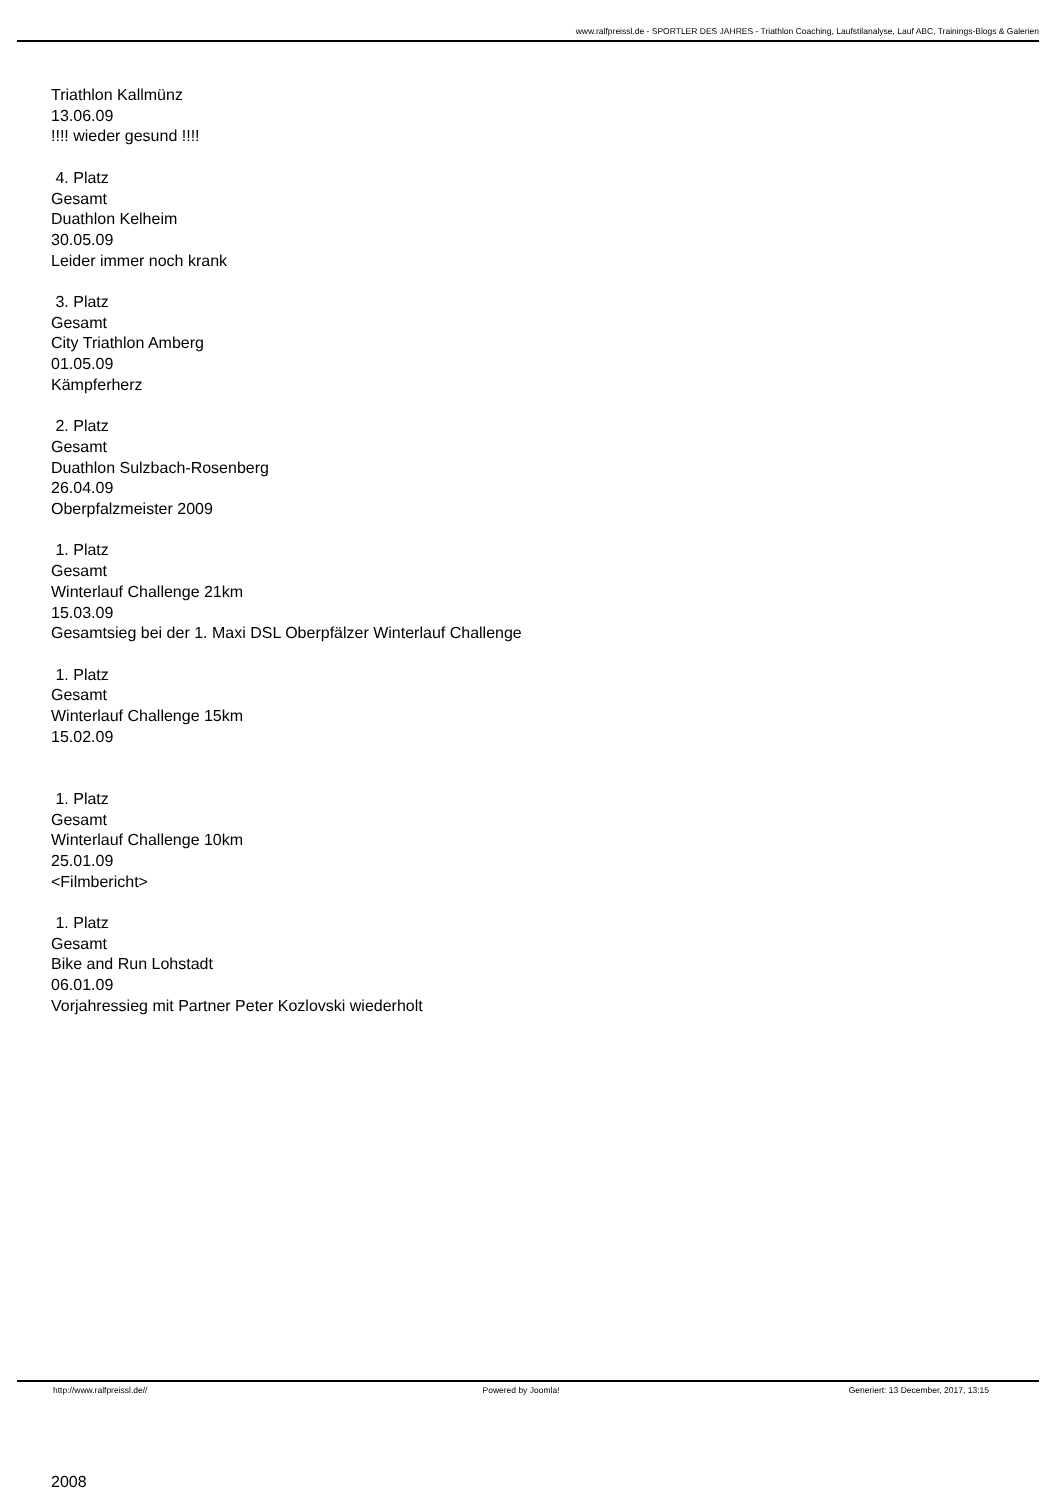www.ralfpreissl.de - SPORTLER DES JAHRES - Triathlon Coaching, Laufstilanalyse, Lauf ABC, Trainings-Blogs & Galerien
Triathlon Kallmünz
13.06.09
!!!! wieder gesund !!!!
4. Platz
Gesamt
Duathlon Kelheim
30.05.09
Leider immer noch krank
3. Platz
Gesamt
City Triathlon Amberg
01.05.09
Kämpferherz
2. Platz
Gesamt
Duathlon Sulzbach-Rosenberg
26.04.09
Oberpfalzmeister 2009
1. Platz
Gesamt
Winterlauf Challenge 21km
15.03.09
Gesamtsieg bei der 1. Maxi DSL Oberpfälzer Winterlauf Challenge
1. Platz
Gesamt
Winterlauf Challenge 15km
15.02.09
1. Platz
Gesamt
Winterlauf Challenge 10km
25.01.09
<Filmbericht>
1. Platz
Gesamt
Bike and Run Lohstadt
06.01.09
Vorjahressieg mit Partner Peter Kozlovski wiederholt
2008
http://www.ralfpreissl.de// Powered by Joomla! Generiert: 13 December, 2017, 13:15